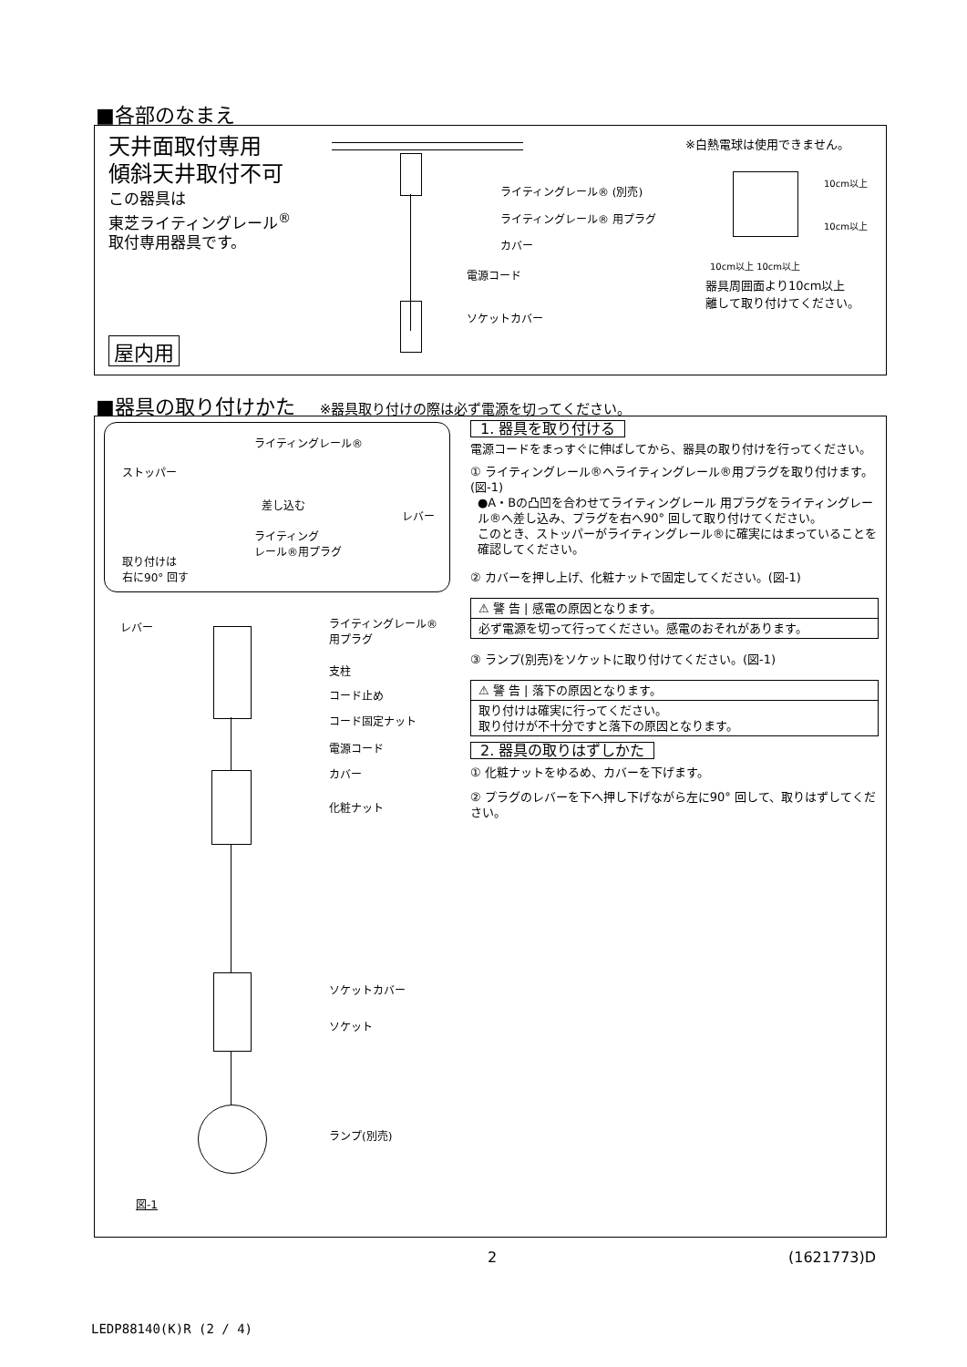■各部のなまえ
天井面取付専用
傾斜天井取付不可
この器具は
東芝ライティングレール<sup>®</sup>
取付専用器具です。
屋内用
ライティングレール® (別売)
ライティングレール® 用プラグ
カバー
電源コード
ソケットカバー
※白熱電球は使用できません。
10cm以上
10cm以上
10cm以上 10cm以上
器具周囲面より10cm以上
離して取り付けてください。
■器具の取り付けかた ※器具取り付けの際は必ず電源を切ってください。
ライティングレール®
ストッパー
差し込む
レバー
ライティング
レール®用プラグ
取り付けは
右に90° 回す
レバー
ライティングレール®
用プラグ
支柱
コード止め
コード固定ナット
電源コード
カバー
化粧ナット
ソケットカバー
ソケット
ランプ(別売)
図-1
1. 器具を取り付ける
電源コードをまっすぐに伸ばしてから、器具の取り付けを行ってください。
① ライティングレール®へライティングレール®用プラグを取り付けます。(図-1)
●A・Bの凸凹を合わせてライティングレール 用プラグをライティングレール®へ差し込み、プラグを右へ90° 回して取り付けてください。
このとき、ストッパーがライティングレール®に確実にはまっていることを確認してください。
② カバーを押し上げ、化粧ナットで固定してください。(図-1)
⚠ 警 告 | 感電の原因となります。
必ず電源を切って行ってください。感電のおそれがあります。
③ ランプ(別売)をソケットに取り付けてください。(図-1)
⚠ 警 告 | 落下の原因となります。
取り付けは確実に行ってください。
取り付けが不十分ですと落下の原因となります。
2. 器具の取りはずしかた
① 化粧ナットをゆるめ、カバーを下げます。
② プラグのレバーを下へ押し下げながら左に90° 回して、取りはずしてください。
2 (1621773)D
LEDP88140(K)R (2 / 4)